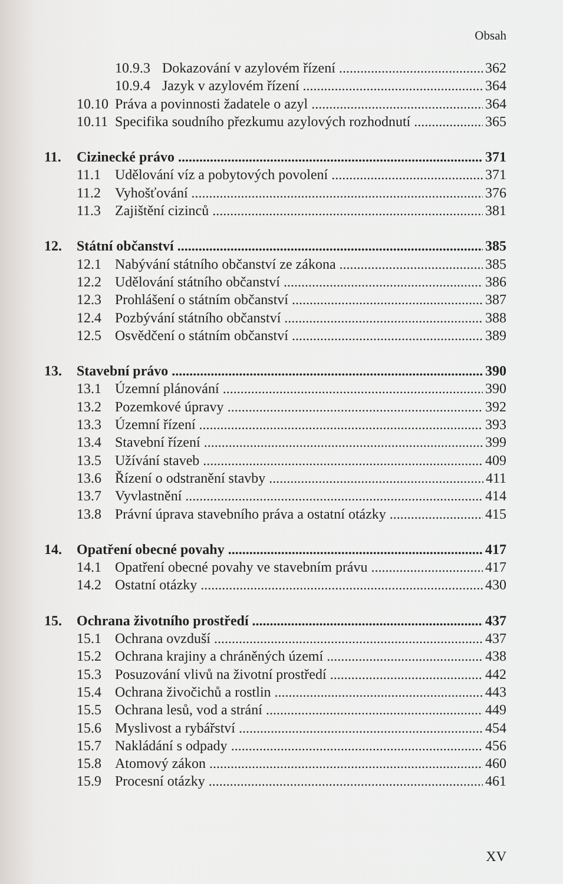Obsah
10.9.3 Dokazování v azylovém řízení 362
10.9.4 Jazyk v azylovém řízení 364
10.10 Práva a povinnosti žadatele o azyl 364
10.11 Specifika soudního přezkumu azylových rozhodnutí 365
11. Cizinecké právo 371
11.1 Udělování víz a pobytových povolení 371
11.2 Vyhošťování 376
11.3 Zajištění cizinců 381
12. Státní občanství 385
12.1 Nabývání státního občanství ze zákona 385
12.2 Udělování státního občanství 386
12.3 Prohlášení o státním občanství 387
12.4 Pozbývání státního občanství 388
12.5 Osvědčení o státním občanství 389
13. Stavební právo 390
13.1 Územní plánování 390
13.2 Pozemkové úpravy 392
13.3 Územní řízení 393
13.4 Stavební řízení 399
13.5 Užívání staveb 409
13.6 Řízení o odstranění stavby 411
13.7 Vyvlastnění 414
13.8 Právní úprava stavebního práva a ostatní otázky 415
14. Opatření obecné povahy 417
14.1 Opatření obecné povahy ve stavebním právu 417
14.2 Ostatní otázky 430
15. Ochrana životního prostředí 437
15.1 Ochrana ovzduší 437
15.2 Ochrana krajiny a chráněných území 438
15.3 Posuzování vlivů na životní prostředí 442
15.4 Ochrana živočichů a rostlin 443
15.5 Ochrana lesů, vod a strání 449
15.6 Myslivost a rybářství 454
15.7 Nakládání s odpady 456
15.8 Atomový zákon 460
15.9 Procesní otázky 461
XV